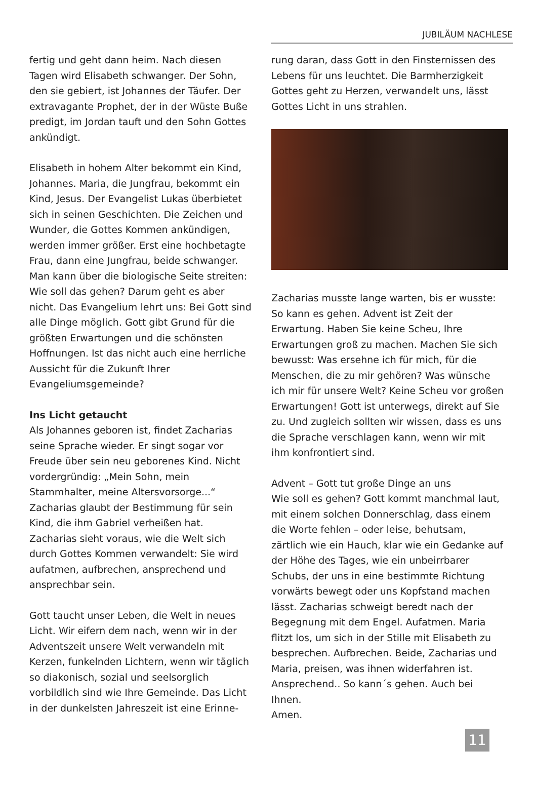JUBILÄUM NACHLESE
fertig und geht dann heim. Nach diesen Tagen wird Elisabeth schwanger. Der Sohn, den sie gebiert, ist Johannes der Täufer. Der extravagante Prophet, der in der Wüste Buße predigt, im Jordan tauft und den Sohn Gottes ankündigt.
Elisabeth in hohem Alter bekommt ein Kind, Johannes. Maria, die Jungfrau, bekommt ein Kind, Jesus. Der Evangelist Lukas überbietet sich in seinen Geschichten. Die Zeichen und Wunder, die Gottes Kommen ankündigen, werden immer größer. Erst eine hochbetagte Frau, dann eine Jungfrau, beide schwanger. Man kann über die biologische Seite streiten: Wie soll das gehen? Darum geht es aber nicht. Das Evangelium lehrt uns: Bei Gott sind alle Dinge möglich. Gott gibt Grund für die größten Erwartungen und die schönsten Hoffnungen. Ist das nicht auch eine herrliche Aussicht für die Zukunft Ihrer Evangeliumsgemeinde?
Ins Licht getaucht
Als Johannes geboren ist, findet Zacharias seine Sprache wieder. Er singt sogar vor Freude über sein neu geborenes Kind. Nicht vordergründig: „Mein Sohn, mein Stammhalter, meine Altersvorsorge...“ Zacharias glaubt der Bestimmung für sein Kind, die ihm Gabriel verheißen hat. Zacharias sieht voraus, wie die Welt sich durch Gottes Kommen verwandelt: Sie wird aufatmen, aufbrechen, ansprechend und ansprechbar sein.
Gott taucht unser Leben, die Welt in neues Licht. Wir eifern dem nach, wenn wir in der Adventszeit unsere Welt verwandeln mit Kerzen, funkelnden Lichtern, wenn wir täglich so diakonisch, sozial und seelsorglich vorbildlich sind wie Ihre Gemeinde. Das Licht in der dunkelsten Jahreszeit ist eine Erinne-
rung daran, dass Gott in den Finsternissen des Lebens für uns leuchtet. Die Barmherzigkeit Gottes geht zu Herzen, verwandelt uns, lässt Gottes Licht in uns strahlen.
Zacharias musste lange warten, bis er wusste: So kann es gehen. Advent ist Zeit der Erwartung. Haben Sie keine Scheu, Ihre Erwartungen groß zu machen. Machen Sie sich bewusst: Was ersehne ich für mich, für die Menschen, die zu mir gehören? Was wünsche ich mir für unsere Welt? Keine Scheu vor großen Erwartungen! Gott ist unterwegs, direkt auf Sie zu. Und zugleich sollten wir wissen, dass es uns die Sprache verschlagen kann, wenn wir mit ihm konfrontiert sind.
Advent – Gott tut große Dinge an uns
Wie soll es gehen? Gott kommt manchmal laut, mit einem solchen Donnerschlag, dass einem die Worte fehlen – oder leise, behutsam, zärtlich wie ein Hauch, klar wie ein Gedanke auf der Höhe des Tages, wie ein unbeirrbarer Schubs, der uns in eine bestimmte Richtung vorwärts bewegt oder uns Kopfstand machen lässt. Zacharias schweigt beredt nach der Begegnung mit dem Engel. Aufatmen. Maria flitzt los, um sich in der Stille mit Elisabeth zu besprechen. Aufbrechen. Beide, Zacharias und Maria, preisen, was ihnen widerfahren ist. Ansprechend.. So kann´s gehen. Auch bei Ihnen.
Amen.
11